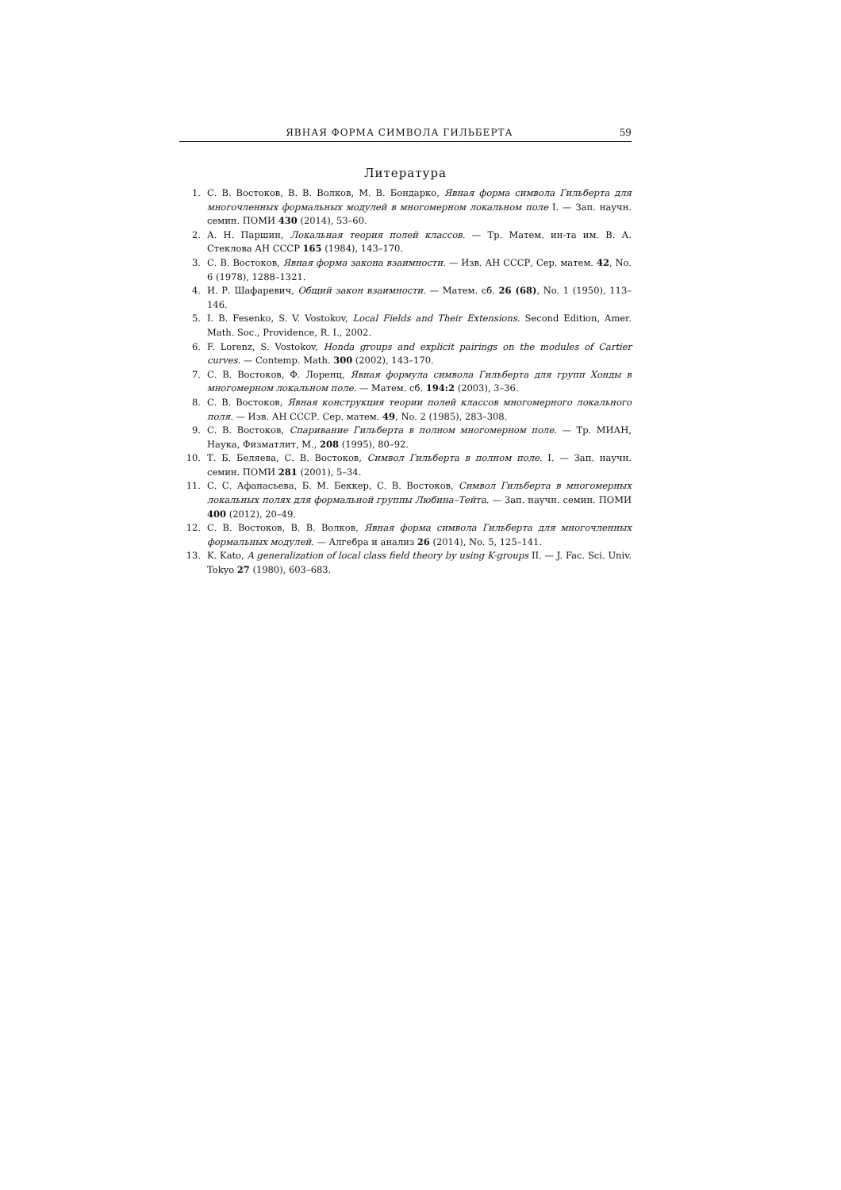ЯВНАЯ ФОРМА СИМВОЛА ГИЛЬБЕРТА 59
Литература
1. С. В. Востоков, В. В. Волков, М. В. Бондарко, Явная форма символа Гильберта для многочленных формальных модулей в многомерном локальном поле I. — Зап. научн. семин. ПОМИ 430 (2014), 53–60.
2. А. Н. Паршин, Локальная теория полей классов. — Тр. Матем. ин-та им. В. А. Стеклова АН СССР 165 (1984), 143–170.
3. С. В. Востоков, Явная форма закона взаимности. — Изв. АН СССР, Сер. матем. 42, No. 6 (1978), 1288–1321.
4. И. Р. Шафаревич, Общий закон взаимности. — Матем. сб. 26 (68), No. 1 (1950), 113–146.
5. I. B. Fesenko, S. V. Vostokov, Local Fields and Their Extensions. Second Edition, Amer. Math. Soc., Providence, R. I., 2002.
6. F. Lorenz, S. Vostokov, Honda groups and explicit pairings on the modules of Cartier curves. — Contemp. Math. 300 (2002), 143–170.
7. С. В. Востоков, Ф. Лоренц, Явная формула символа Гильберта для групп Хонды в многомерном локальном поле. — Матем. сб. 194:2 (2003), 3–36.
8. С. В. Востоков, Явная конструкция теории полей классов многомерного локального поля. — Изв. АН СССР. Сер. матем. 49, No. 2 (1985), 283–308.
9. С. В. Востоков, Спаривание Гильберта в полном многомерном поле. — Тр. МИАН, Наука, Физматлит, М., 208 (1995), 80–92.
10. Т. Б. Беляева, С. В. Востоков, Символ Гильберта в полном поле. I. — Зап. научн. семин. ПОМИ 281 (2001), 5–34.
11. С. С. Афанасьева, Б. М. Беккер, С. В. Востоков, Символ Гильберта в многомерных локальных полях для формальной группы Любина–Тейта. — Зап. научн. семин. ПОМИ 400 (2012), 20–49.
12. С. В. Востоков, В. В. Волков, Явная форма символа Гильберта для многочленных формальных модулей. — Алгебра и анализ 26 (2014), No. 5, 125–141.
13. K. Kato, A generalization of local class field theory by using K-groups II. — J. Fac. Sci. Univ. Tokyo 27 (1980), 603–683.